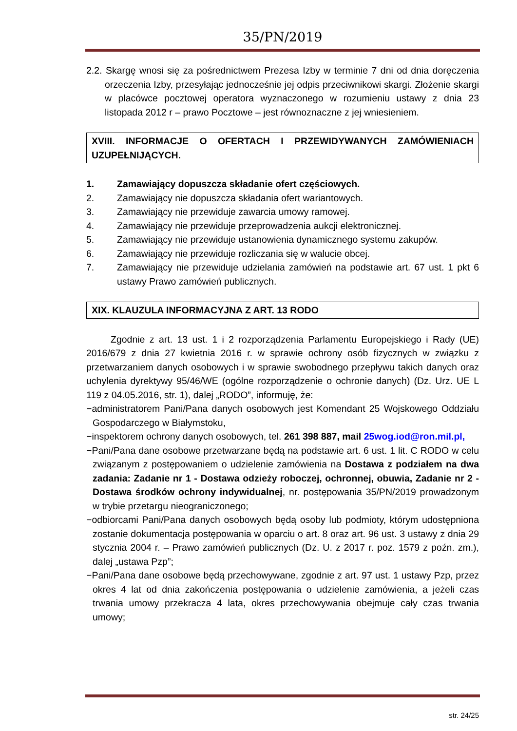35/PN/2019
2.2. Skargę wnosi się za pośrednictwem Prezesa Izby w terminie 7 dni od dnia doręczenia orzeczenia Izby, przesyłając jednocześnie jej odpis przeciwnikowi skargi. Złożenie skargi w placówce pocztowej operatora wyznaczonego w rozumieniu ustawy z dnia 23 listopada 2012 r – prawo Pocztowe – jest równoznaczne z jej wniesieniem.
XVIII. INFORMACJE O OFERTACH I PRZEWIDYWANYCH ZAMÓWIENIACH UZUPEŁNIJĄCYCH.
1. Zamawiający dopuszcza składanie ofert częściowych.
2. Zamawiający nie dopuszcza składania ofert wariantowych.
3. Zamawiający nie przewiduje zawarcia umowy ramowej.
4. Zamawiający nie przewiduje przeprowadzenia aukcji elektronicznej.
5. Zamawiający nie przewiduje ustanowienia dynamicznego systemu zakupów.
6. Zamawiający nie przewiduje rozliczania się w walucie obcej.
7. Zamawiający nie przewiduje udzielania zamówień na podstawie art. 67 ust. 1 pkt 6 ustawy Prawo zamówień publicznych.
XIX. KLAUZULA INFORMACYJNA Z ART. 13 RODO
Zgodnie z art. 13 ust. 1 i 2 rozporządzenia Parlamentu Europejskiego i Rady (UE) 2016/679 z dnia 27 kwietnia 2016 r. w sprawie ochrony osób fizycznych w związku z przetwarzaniem danych osobowych i w sprawie swobodnego przepływu takich danych oraz uchylenia dyrektywy 95/46/WE (ogólne rozporządzenie o ochronie danych) (Dz. Urz. UE L 119 z 04.05.2016, str. 1), dalej „RODO”, informuję, że:
−administratorem Pani/Pana danych osobowych jest Komendant 25 Wojskowego Oddziału Gospodarczego w Białymstoku,
−inspektorem ochrony danych osobowych, tel. 261 398 887, mail 25wog.iod@ron.mil.pl,
−Pani/Pana dane osobowe przetwarzane będą na podstawie art. 6 ust. 1 lit. C RODO w celu związanym z postępowaniem o udzielenie zamówienia na Dostawa z podziałem na dwa zadania: Zadanie nr 1 - Dostawa odzieży roboczej, ochronnej, obuwia, Zadanie nr 2 - Dostawa środków ochrony indywidualnej, nr. postępowania 35/PN/2019 prowadzonym w trybie przetargu nieograniczonego;
−odbiorcami Pani/Pana danych osobowych będą osoby lub podmioty, którym udostępniona zostanie dokumentacja postępowania w oparciu o art. 8 oraz art. 96 ust. 3 ustawy z dnia 29 stycznia 2004 r. – Prawo zamówień publicznych (Dz. U. z 2017 r. poz. 1579 z poźn. zm.), dalej „ustawa Pzp”;
−Pani/Pana dane osobowe będą przechowywane, zgodnie z art. 97 ust. 1 ustawy Pzp, przez okres 4 lat od dnia zakończenia postępowania o udzielenie zamówienia, a jeżeli czas trwania umowy przekracza 4 lata, okres przechowywania obejmuje cały czas trwania umowy;
str. 24/25